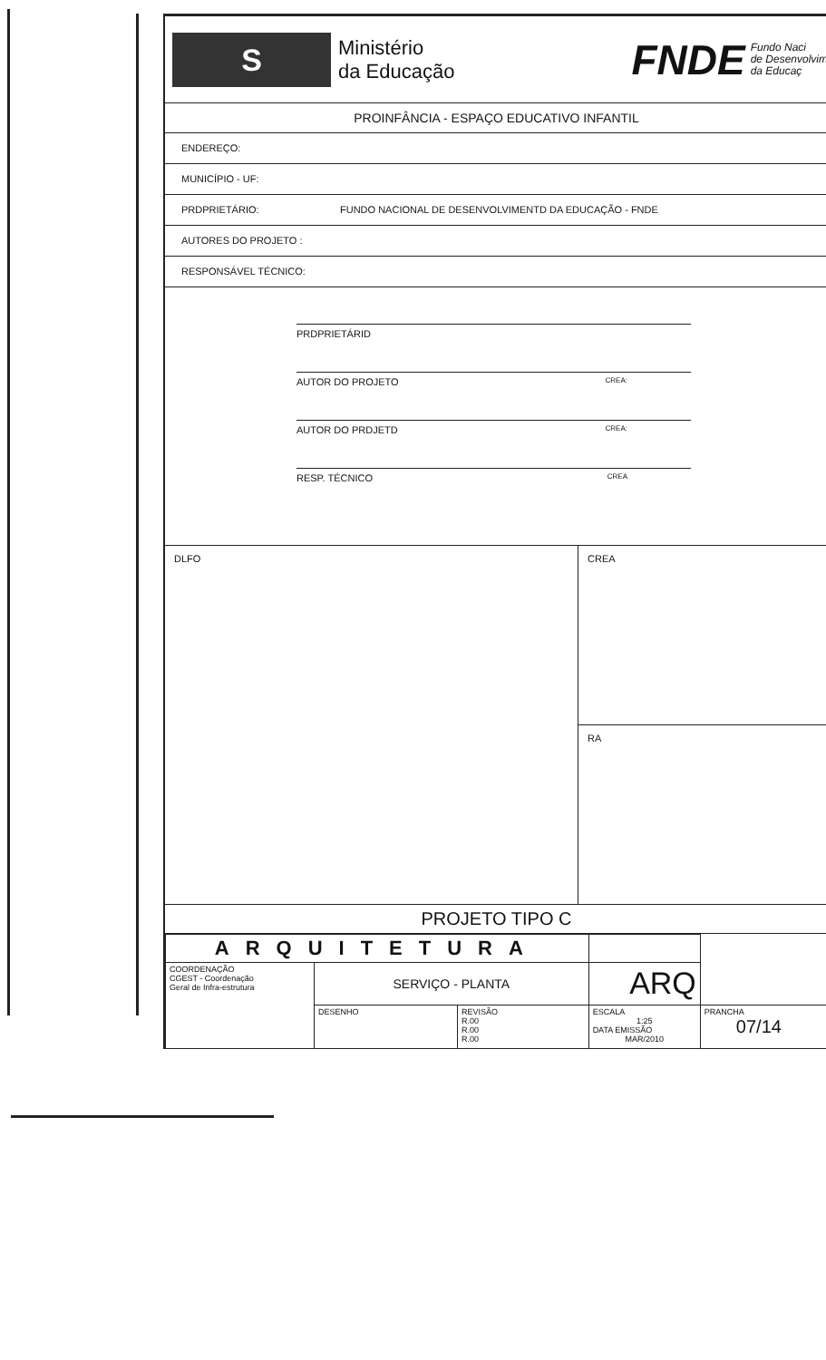S
Ministério
da Educação
FNDE Fundo Naci
de Desenvolvim
da Educaç
PROINFÂNCIA - ESPAÇO EDUCATIVO INFANTIL
ENDEREÇO:
MUNICÍPIO - UF:
PRDPRIETÁRIO: FUNDO NACIONAL DE DESENVOLVIMENTD DA EDUCAÇÃO - FNDE
AUTORES DO PROJETO :
RESPONSÁVEL TÉCNICO:
PRDPRIETÁRID
AUTOR DO PROJETO CREA:
AUTOR DO PRDJETD CREA:
RESP. TÉCNICO CREA
DLFO CREA
RA
PROJETO TIPO C
| ARQUITETURA | | | | |
| COORDENAÇÃO CGEST - Coordenação Geral de Infra-estrutura | SERVIÇO - PLANTA | | ARQ | |
| | DESENHO | REVISÃO R.00 R.00 R.00 | ESCALA 1:25 DATA EMISSÃO MAR/2010 | PRANCHA 07/14 |